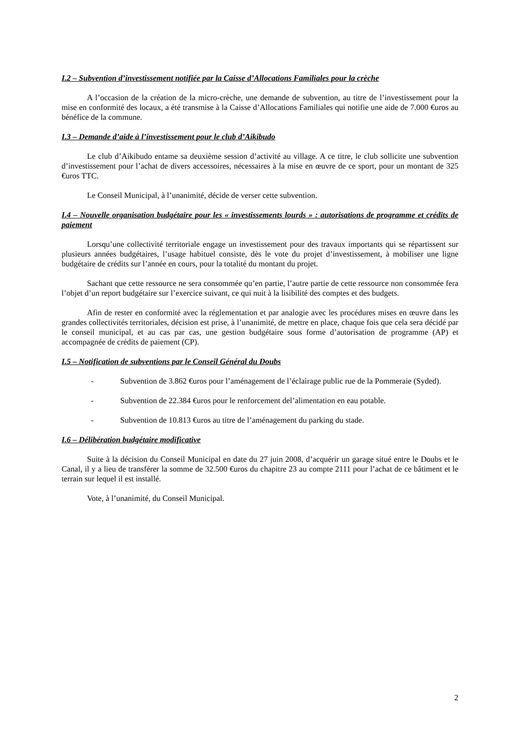I.2 – Subvention d’investissement notifiée par la Caisse d’Allocations Familiales pour la crèche
A l’occasion de la création de la micro-crèche, une demande de subvention, au titre de l’investissement pour la mise en conformité des locaux, a été transmise à la Caisse d’Allocations Familiales qui notifie une aide de 7.000 €uros au bénéfice de la commune.
I.3 – Demande d’aide à l’investissement pour le club d’Aikibudo
Le club d’Aikibudo entame sa deuxième session d’activité au village. A ce titre, le club sollicite une subvention d’investissement pour l’achat de divers accessoires, nécessaires à la mise en œuvre de ce sport, pour un montant de 325 €uros TTC.
Le Conseil Municipal, à l’unanimité, décide de verser cette subvention.
I.4 – Nouvelle organisation budgétaire pour les « investissements lourds » : autorisations de programme et crédits de paiement
Lorsqu’une collectivité territoriale engage un investissement pour des travaux importants qui se répartissent sur plusieurs années budgétaires, l’usage habituel consiste, dès le vote du projet d’investissement, à mobiliser une ligne budgétaire de crédits sur l’année en cours, pour la totalité du montant du projet.
Sachant que cette ressource ne sera consommée qu’en partie, l’autre partie de cette ressource non consommée fera l’objet d’un report budgétaire sur l’exercice suivant, ce qui nuit à la lisibilité des comptes et des budgets.
Afin de rester en conformité avec la réglementation et par analogie avec les procédures mises en œuvre dans les grandes collectivités territoriales, décision est prise, à l’unanimité, de mettre en place, chaque fois que cela sera décidé par le conseil municipal, et au cas par cas, une gestion budgétaire sous forme d’autorisation de programme (AP) et accompagnée de crédits de paiement (CP).
I.5 – Notification de subventions par le Conseil Général du Doubs
- Subvention de 3.862 €uros pour l’aménagement de l’éclairage public rue de la Pommeraie (Syded).
- Subvention de 22.384 €uros pour le renforcement del’alimentation en eau potable.
- Subvention de 10.813 €uros au titre de l’aménagement du parking du stade.
I.6 – Délibération budgétaire modificative
Suite à la décision du Conseil Municipal en date du 27 juin 2008, d’acquérir un garage situé entre le Doubs et le Canal, il y a lieu de transférer la somme de 32.500 €uros du chapitre 23 au compte 2111 pour l’achat de ce bâtiment et le terrain sur lequel il est installé.
Vote, à l’unanimité, du Conseil Municipal.
2